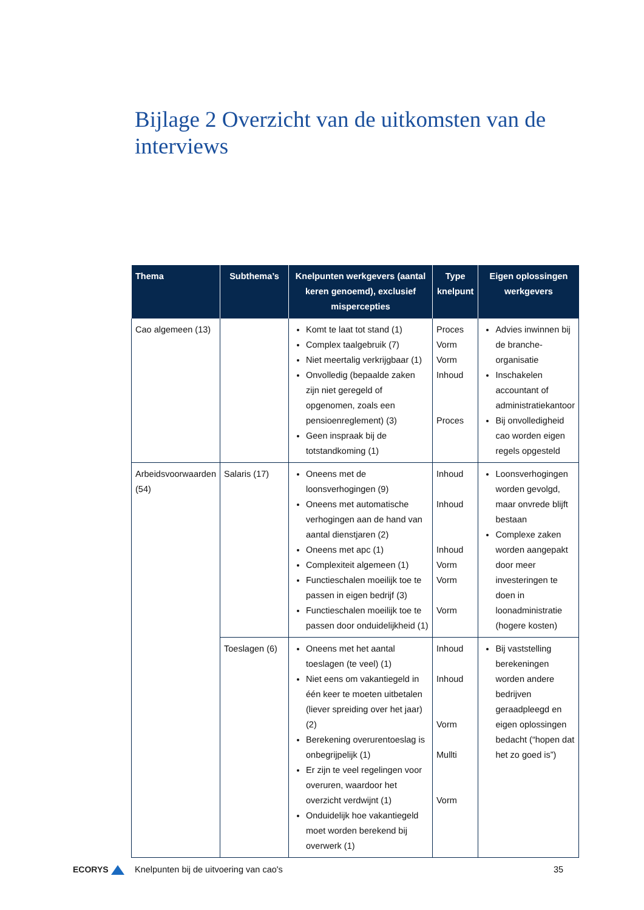Bijlage 2 Overzicht van de uitkomsten van de interviews
| Thema | Subthema’s | Knelpunten werkgevers (aantal keren genoemd), exclusief mispercepties | Type knelpunt | Eigen oplossingen werkgevers |
| --- | --- | --- | --- | --- |
| Cao algemeen (13) | | Komt te laat tot stand (1) Complex taalgebruik (7) Niet meertalig verkrijgbaar (1) Onvolledig (bepaalde zaken zijn niet geregeld of opgenomen, zoals een pensioenreglement) (3) Geen inspraak bij de totstandkoming (1) | Proces Vorm Vorm Inhoud Proces | Advies inwinnen bij de branche-organisatie Inschakelen accountant of administratiekantoor Bij onvolledigheid cao worden eigen regels opgesteld |
| Arbeidsvoorwaarden (54) | Salaris (17) | Oneens met de loonsverhogingen (9) Oneens met automatische verhogingen aan de hand van aantal dienstjaren (2) Oneens met apc (1) Complexiteit algemeen (1) Functieschalen moeilijk toe te passen in eigen bedrijf (3) Functieschalen moeilijk toe te passen door onduidelijkheid (1) | Inhoud Inhoud Inhoud Vorm Vorm Vorm | Loonsverhogingen worden gevolgd, maar onvrede blijft bestaan Complexe zaken worden aangepakt door meer investeringen te doen in loonadministratie (hogere kosten) |
| | Toeslagen (6) | Oneens met het aantal toeslagen (te veel) (1) Niet eens om vakantiegeld in één keer te moeten uitbetalen (liever spreiding over het jaar) (2) Berekening overurentoeslag is onbegrijpelijk (1) Er zijn te veel regelingen voor overuren, waardoor het overzicht verdwijnt (1) Onduidelijk hoe vakantiegeld moet worden berekend bij overwerk (1) | Inhoud Inhoud Vorm Mullti Vorm | Bij vaststelling berekeningen worden andere bedrijven geraadpleegd en eigen oplossingen bedacht (“hopen dat het zo goed is”) |
ECORYS Knelpunten bij de uitvoering van cao's 35